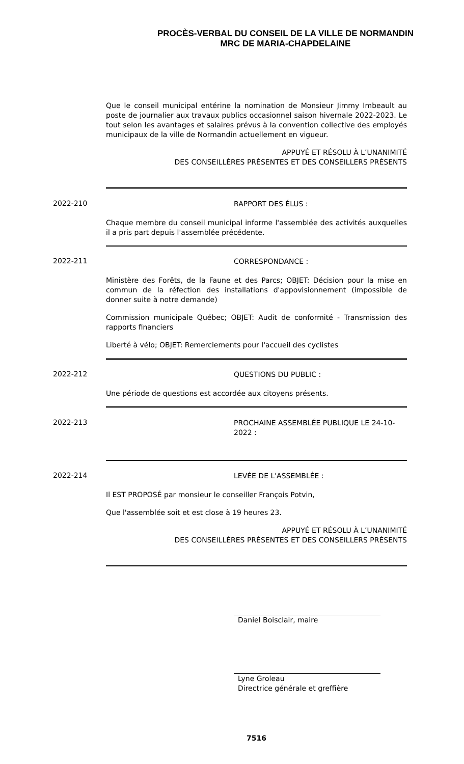PROCÈS-VERBAL DU CONSEIL DE LA VILLE DE NORMANDIN
MRC DE MARIA-CHAPDELAINE
Que le conseil municipal entérine la nomination de Monsieur Jimmy Imbeault au poste de journalier aux travaux publics occasionnel saison hivernale 2022-2023. Le tout selon les avantages et salaires prévus à la convention collective des employés municipaux de la ville de Normandin actuellement en vigueur.
APPUYÉ ET RÉSOLU À L’UNANIMITÉ
DES CONSEILLÈRES PRÉSENTES ET DES CONSEILLERS PRÉSENTS
2022-210
RAPPORT DES ÉLUS :
Chaque membre du conseil municipal informe l'assemblée des activités auxquelles il a pris part depuis l'assemblée précédente.
2022-211
CORRESPONDANCE :
Ministère des Forêts, de la Faune et des Parcs; OBJET: Décision pour la mise en commun de la réfection des installations d'appovisionnement (impossible de donner suite à notre demande)
Commission municipale Québec; OBJET: Audit de conformité - Transmission des rapports financiers
Liberté à vélo; OBJET: Remerciements pour l'accueil des cyclistes
2022-212
QUESTIONS DU PUBLIC :
Une période de questions est accordée aux citoyens présents.
2022-213
PROCHAINE ASSEMBLÉE PUBLIQUE LE 24-10-2022 :
2022-214
LEVÉE DE L'ASSEMBLÉE :
Il EST PROPOSÉ par monsieur le conseiller François Potvin,
Que l'assemblée soit et est close à 19 heures 23.
APPUYÉ ET RÉSOLU À L’UNANIMITÉ
DES CONSEILLÈRES PRÉSENTES ET DES CONSEILLERS PRÉSENTS
Daniel Boisclair, maire
Lyne Groleau
Directrice générale et greffière
7516